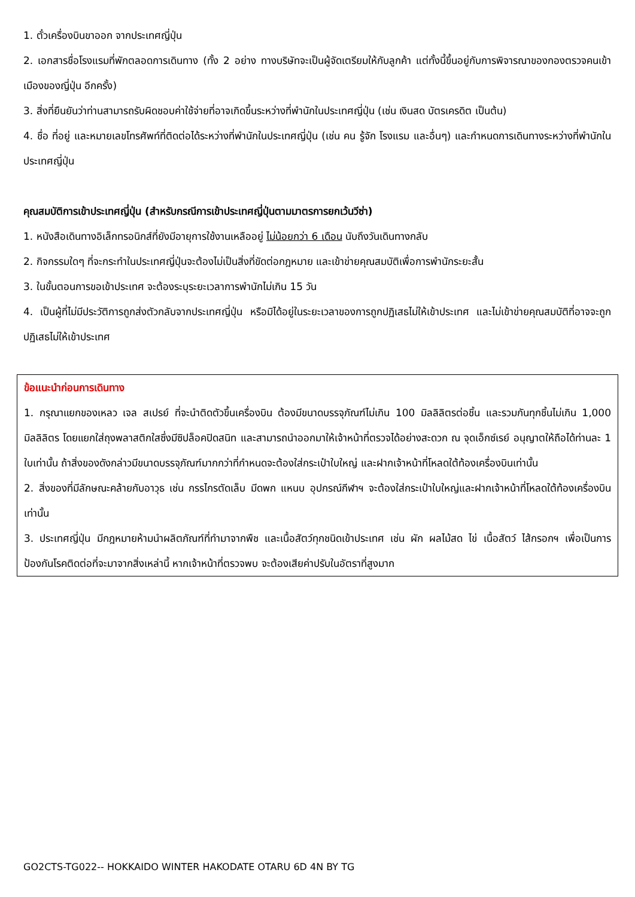1. ตั๋วเครื่องบินขาออก จากประเทศญี่ปุ่น
2. เอกสารชื่อโรงแรมที่พักตลอดการเดินทาง (ทั้ง 2 อย่าง ทางบริษัทจะเป็นผู้จัดเตรียมให้กับลูกค้า แต่ทั้งนี้ขึ้นอยู่กับการพิจารณาของกองตรวจคนเข้าเมืองของญี่ปุ่น อีกครั้ง)
3. สิ่งที่ยืนยันว่าท่านสามารถรับผิดชอบค่าใช้จ่ายที่อาจเกิดขึ้นระหว่างที่พำนักในประเทศญี่ปุ่น (เช่น เงินสด บัตรเครดิต เป็นต้น)
4. ชื่อ ที่อยู่ และหมายเลขโทรศัพท์ที่ติดต่อได้ระหว่างที่พำนักในประเทศญี่ปุ่น (เช่น คน รู้จัก โรงแรม และอื่นๆ) และกำหนดการเดินทางระหว่างที่พำนักในประเทศญี่ปุ่น
คุณสมบัติการเข้าประเทศญี่ปุ่น (สำหรับกรณีการเข้าประเทศญี่ปุ่นตามมาตรการยกเว้นวีซ่า)
1. หนังสือเดินทางอิเล็กทรอนิกส์ที่ยังมีอายุการใช้งานเหลืออยู่ ไม่น้อยกว่า 6 เดือน นับถึงวันเดินทางกลับ
2. กิจกรรมใดๆ ที่จะกระทำในประเทศญี่ปุ่นจะต้องไม่เป็นสิ่งที่ขัดต่อกฎหมาย และเข้าข่ายคุณสมบัติเพื่อการพำนักระยะสั้น
3. ในขั้นตอนการขอเข้าประเทศ จะต้องระบุระยะเวลาการพำนักไม่เกิน 15 วัน
4. เป็นผู้ที่ไม่มีประวัติการถูกส่งตัวกลับจากประเทศญี่ปุ่น หรือมิได้อยู่ในระยะเวลาของการถูกปฏิเสธไม่ให้เข้าประเทศ และไม่เข้าข่ายคุณสมบัติที่อาจจะถูกปฏิเสธไม่ให้เข้าประเทศ
ข้อแนะนำก่อนการเดินทาง
1. กรุณาแยกของเหลว เจล สเปรย์ ที่จะนำติดตัวขึ้นเครื่องบิน ต้องมีขนาดบรรจุภัณฑ์ไม่เกิน 100 มิลลิลิตรต่อชิ้น และรวมกันทุกชิ้นไม่เกิน 1,000 มิลลิลิตร โดยแยกใส่ถุงพลาสติกใสซึ่งมีซิปล็อคปิดสนิท และสามารถนำออกมาให้เจ้าหน้าที่ตรวจได้อย่างสะดวก ณ จุดเอ็กซ์เรย์ อนุญาตให้ถือได้ท่านละ 1 ใบเท่านั้น ถ้าสิ่งของดังกล่าวมีขนาดบรรจุภัณฑ์มากกว่าที่กำหนดจะต้องใส่กระเป๋าใบใหญ่ และฝากเจ้าหน้าที่โหลดใต้ท้องเครื่องบินเท่านั้น
2. สิ่งของที่มีลักษณะคล้ายกับอาวุธ เช่น กรรไกรตัดเล็บ มีดพก แหนบ อุปกรณ์กีฬาฯ จะต้องใส่กระเป๋าใบใหญ่และฝากเจ้าหน้าที่โหลดใต้ท้องเครื่องบินเท่านั้น
3. ประเทศญี่ปุ่น มีกฎหมายห้ามนำผลิตภัณฑ์ที่ทำมาจากพืช และเนื้อสัตว์ทุกชนิดเข้าประเทศ เช่น ผัก ผลไม้สด ไข่ เนื้อสัตว์ ไส้กรอกฯ เพื่อเป็นการป้องกันโรคติดต่อที่จะมาจากสิ่งเหล่านี้ หากเจ้าหน้าที่ตรวจพบ จะต้องเสียค่าปรับในอัตราที่สูงมาก
GO2CTS-TG022-- HOKKAIDO WINTER HAKODATE OTARU 6D 4N BY TG